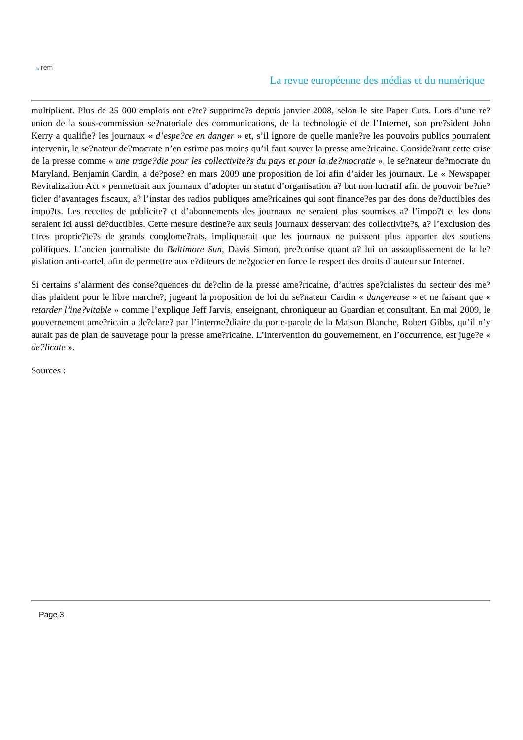la rem
La revue européenne des médias et du numérique
multiplient. Plus de 25 000 emplois ont e?te? supprime?s depuis janvier 2008, selon le site Paper Cuts. Lors d’une re?union de la sous-commission se?natoriale des communications, de la technologie et de l’Internet, son pre?sident John Kerry a qualifie? les journaux « d’espe?ce en danger » et, s’il ignore de quelle manie?re les pouvoirs publics pourraient intervenir, le se?nateur de?mocrate n’en estime pas moins qu’il faut sauver la presse ame?ricaine. Conside?rant cette crise de la presse comme « une trage?die pour les collectivite?s du pays et pour la de?mocratie », le se?nateur de?mocrate du Maryland, Benjamin Cardin, a de?pose? en mars 2009 une proposition de loi afin d’aider les journaux. Le « Newspaper Revitalization Act » permettrait aux journaux d’adopter un statut d’organisation a? but non lucratif afin de pouvoir be?ne?ficier d’avantages fiscaux, a? l’instar des radios publiques ame?ricaines qui sont finance?es par des dons de?ductibles des impo?ts. Les recettes de publicite? et d’abonnements des journaux ne seraient plus soumises a? l’impo?t et les dons seraient ici aussi de?ductibles. Cette mesure destine?e aux seuls journaux desservant des collectivite?s, a? l’exclusion des titres proprie?te?s de grands conglome?rats, impliquerait que les journaux ne puissent plus apporter des soutiens politiques. L’ancien journaliste du Baltimore Sun, Davis Simon, pre?conise quant a? lui un assouplissement de la le?gislation anti-cartel, afin de permettre aux e?diteurs de ne?gocier en force le respect des droits d’auteur sur Internet.
Si certains s’alarment des conse?quences du de?clin de la presse ame?ricaine, d’autres spe?cialistes du secteur des me?dias plaident pour le libre marche?, jugeant la proposition de loi du se?nateur Cardin « dangereuse » et ne faisant que « retarder l’ine?vitable » comme l’explique Jeff Jarvis, enseignant, chroniqueur au Guardian et consultant. En mai 2009, le gouvernement ame?ricain a de?clare? par l’interme?diaire du porte-parole de la Maison Blanche, Robert Gibbs, qu’il n’y aurait pas de plan de sauvetage pour la presse ame?ricaine. L’intervention du gouvernement, en l’occurrence, est juge?e « de?licate ».
Sources :
Page 3